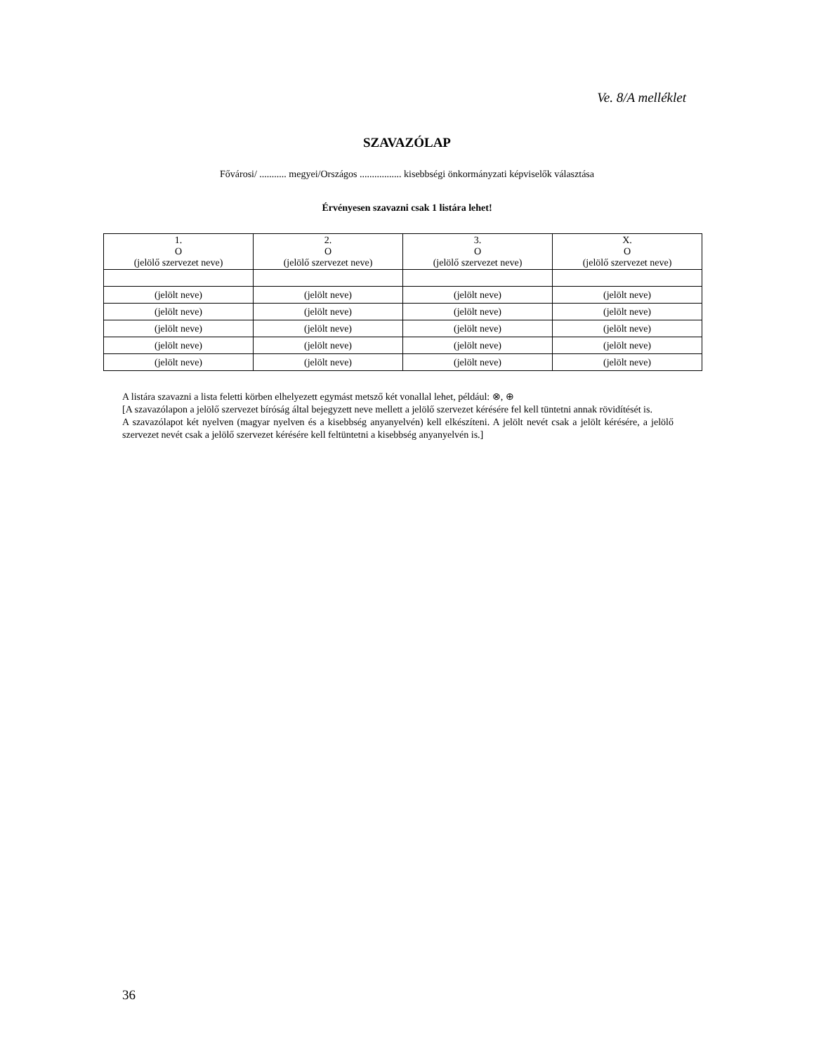Ve. 8/A melléklet
SZAVAZÓLAP
Fővárosi/ ........... megyei/Országos ................. kisebbségi önkormányzati képviselők választása
Érvényesen szavazni csak 1 listára lehet!
| 1. O (jelölő szervezet neve) | 2. O (jelölő szervezet neve) | 3. O (jelölő szervezet neve) | X. O (jelölő szervezet neve) |
| (jelölt neve) | (jelölt neve) | (jelölt neve) | (jelölt neve) |
| (jelölt neve) | (jelölt neve) | (jelölt neve) | (jelölt neve) |
| (jelölt neve) | (jelölt neve) | (jelölt neve) | (jelölt neve) |
| (jelölt neve) | (jelölt neve) | (jelölt neve) | (jelölt neve) |
| (jelölt neve) | (jelölt neve) | (jelölt neve) | (jelölt neve) |
A listára szavazni a lista feletti körben elhelyezett egymást metsző két vonallal lehet, például: ⊗, ⊕
[A szavazólapon a jelölő szervezet bíróság által bejegyzett neve mellett a jelölő szervezet kérésére fel kell tüntetni annak rövidítését is.
A szavazólapot két nyelven (magyar nyelven és a kisebbség anyanyelvén) kell elkészíteni. A jelölt nevét csak a jelölt kérésére, a jelölő szervezet nevét csak a jelölő szervezet kérésére kell feltüntetni a kisebbség anyanyelvén is.]
36